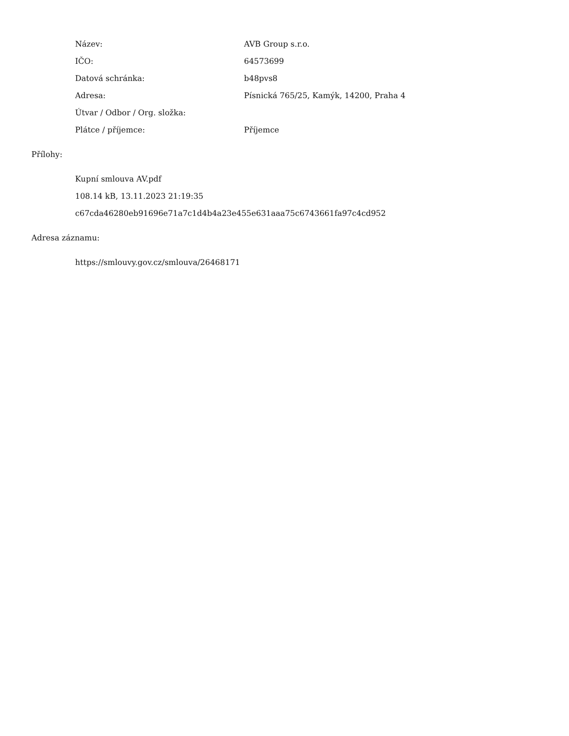| Název: | AVB Group s.r.o. |
| IČO: | 64573699 |
| Datová schránka: | b48pvs8 |
| Adresa: | Písnická 765/25, Kamýk, 14200, Praha 4 |
| Útvar / Odbor / Org. složka: | |
| Plátce / příjemce: | Příjemce |
Přílohy:
Kupní smlouva AV.pdf
108.14 kB, 13.11.2023 21:19:35
c67cda46280eb91696e71a7c1d4b4a23e455e631aaa75c6743661fa97c4cd952
Adresa záznamu:
https://smlouvy.gov.cz/smlouva/26468171